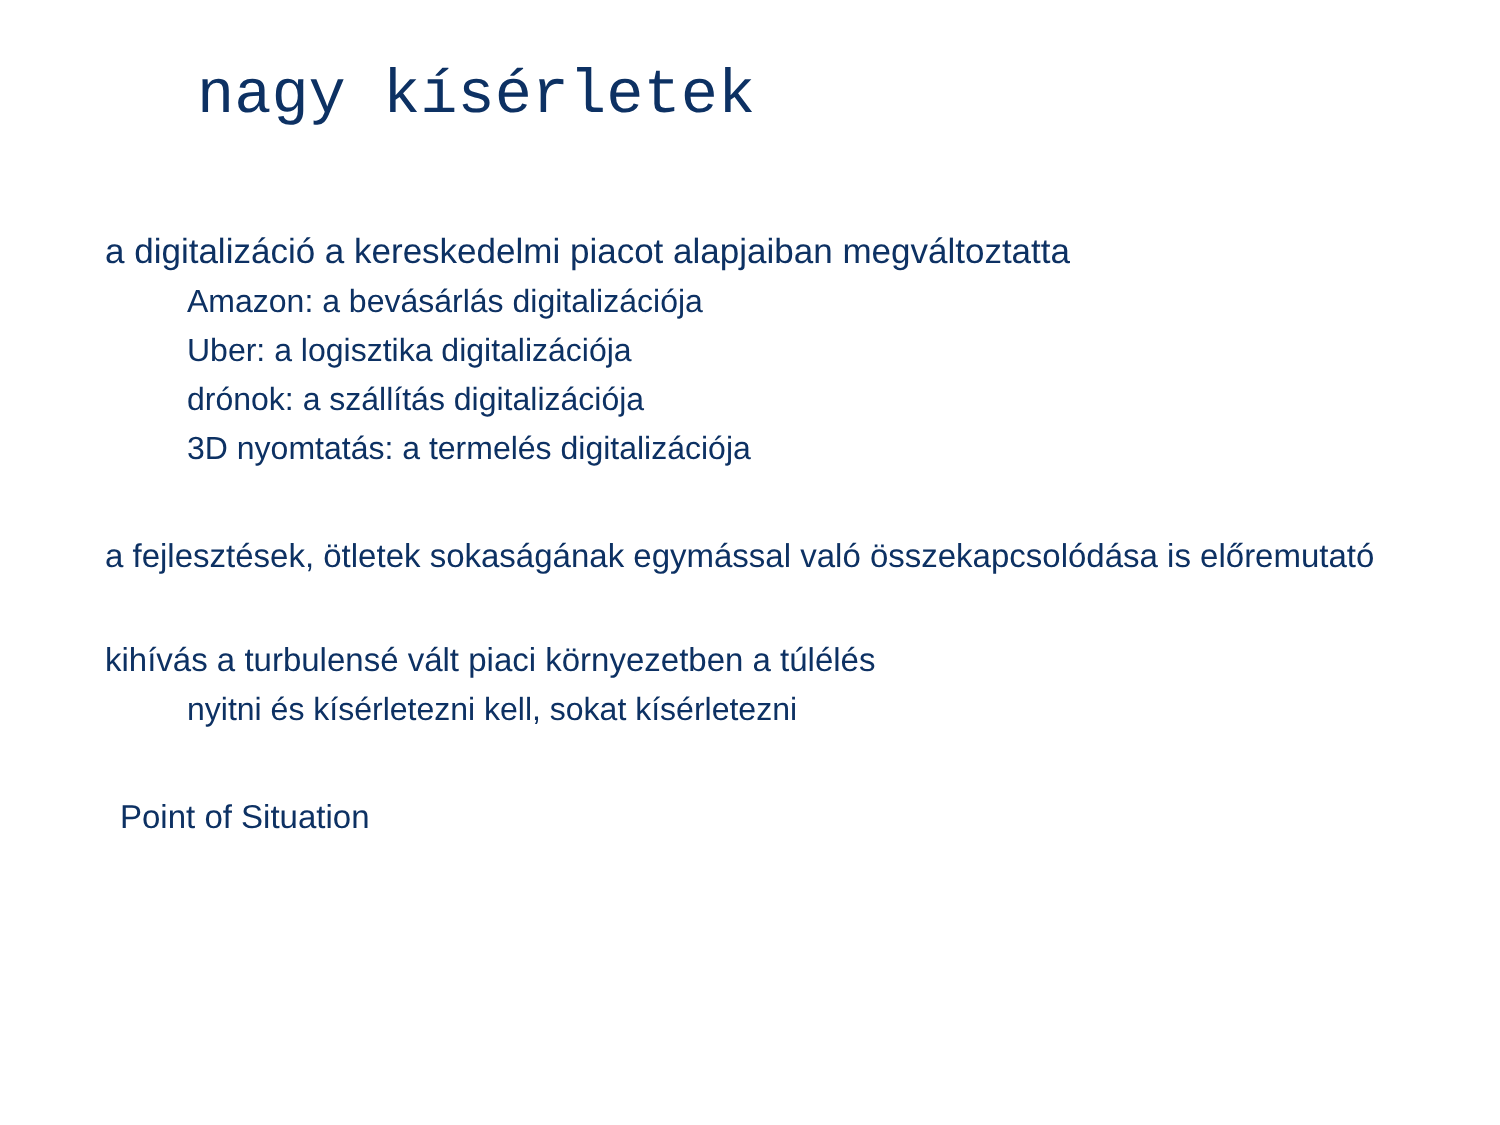nagy kísérletek
a digitalizáció a kereskedelmi piacot alapjaiban megváltoztatta
Amazon: a bevásárlás digitalizációja
Uber: a logisztika digitalizációja
drónok: a szállítás digitalizációja
3D nyomtatás: a termelés digitalizációja
a fejlesztések, ötletek sokaságának egymással való összekapcsolódása is előremutató
kihívás a turbulensé vált piaci környezetben a túlélés
nyitni és kísérletezni kell, sokat kísérletezni
Point of Situation